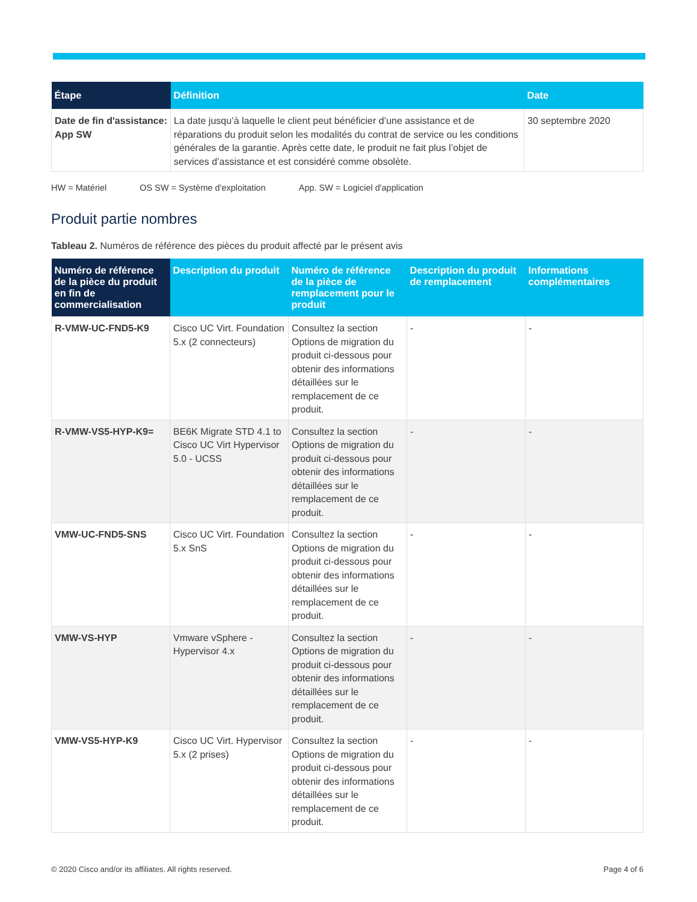| Étape | Définition | Date |
| --- | --- | --- |
| Date de fin d'assistance: App SW | La date jusqu’à laquelle le client peut bénéficier d’une assistance et de réparations du produit selon les modalités du contrat de service ou les conditions générales de la garantie. Après cette date, le produit ne fait plus l’objet de services d’assistance et est considéré comme obsolète. | 30 septembre 2020 |
HW = Matériel OS SW = Système d'exploitation App. SW = Logiciel d'application
Produit partie nombres
Tableau 2. Numéros de référence des pièces du produit affecté par le présent avis
| Numéro de référence de la pièce du produit en fin de commercialisation | Description du produit | Numéro de référence de la pièce de remplacement pour le produit | Description du produit de remplacement | Informations complémentaires |
| --- | --- | --- | --- | --- |
| R-VMW-UC-FND5-K9 | Cisco UC Virt. Foundation 5.x (2 connecteurs) | Consultez la section Options de migration du produit ci-dessous pour obtenir des informations détaillées sur le remplacement de ce produit. | - | - |
| R-VMW-VS5-HYP-K9= | BE6K Migrate STD 4.1 to Cisco UC Virt Hypervisor 5.0 - UCSS | Consultez la section Options de migration du produit ci-dessous pour obtenir des informations détaillées sur le remplacement de ce produit. | - | - |
| VMW-UC-FND5-SNS | Cisco UC Virt. Foundation 5.x SnS | Consultez la section Options de migration du produit ci-dessous pour obtenir des informations détaillées sur le remplacement de ce produit. | - | - |
| VMW-VS-HYP | Vmware vSphere - Hypervisor 4.x | Consultez la section Options de migration du produit ci-dessous pour obtenir des informations détaillées sur le remplacement de ce produit. | - | - |
| VMW-VS5-HYP-K9 | Cisco UC Virt. Hypervisor 5.x (2 prises) | Consultez la section Options de migration du produit ci-dessous pour obtenir des informations détaillées sur le remplacement de ce produit. | - | - |
© 2020 Cisco and/or its affiliates. All rights reserved. Page 4 of 6